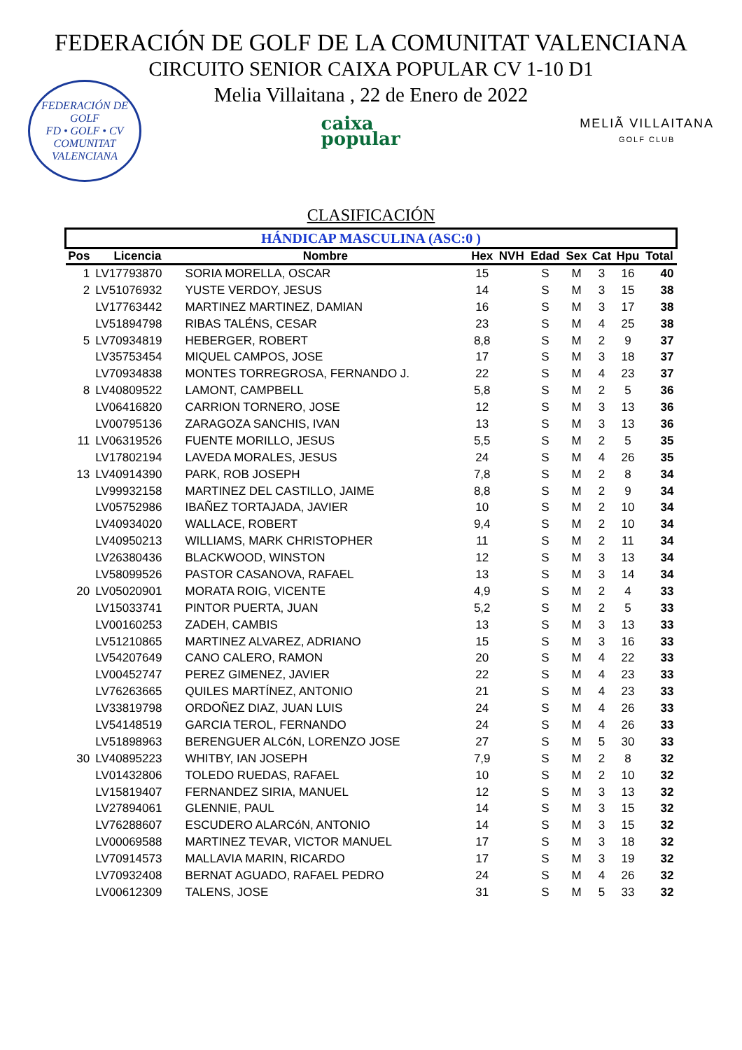FEDERACIÓN DE GOLF DE LA COMUNITAT VALENCIANA
CIRCUITO SENIOR CAIXA POPULAR CV 1-10 D1
Melia Villaitana , 22 de Enero de 2022
FEDERACIÓN DE GOLF
FD • GOLF • CV
COMUNITAT VALENCIANA
caixa
popular
MELIÃ VILLAITANA
GOLF CLUB
CLASIFICACIÓN
| HÁNDICAP MASCULINA (ASC:0 ) | | | | | | | | | |
| Pos | Licencia | Nombre | Hex | NVH | Edad | Sex | Cat | Hpu | Total |
| 1 | LV17793870 | SORIA MORELLA, OSCAR | 15 | | S | M | 3 | 16 | 40 |
| 2 | LV51076932 | YUSTE VERDOY, JESUS | 14 | | S | M | 3 | 15 | 38 |
| | LV17763442 | MARTINEZ MARTINEZ, DAMIAN | 16 | | S | M | 3 | 17 | 38 |
| | LV51894798 | RIBAS TALÉNS, CESAR | 23 | | S | M | 4 | 25 | 38 |
| 5 | LV70934819 | HEBERGER, ROBERT | 8,8 | | S | M | 2 | 9 | 37 |
| | LV35753454 | MIQUEL CAMPOS, JOSE | 17 | | S | M | 3 | 18 | 37 |
| | LV70934838 | MONTES TORREGROSA, FERNANDO J. | 22 | | S | M | 4 | 23 | 37 |
| 8 | LV40809522 | LAMONT, CAMPBELL | 5,8 | | S | M | 2 | 5 | 36 |
| | LV06416820 | CARRION TORNERO, JOSE | 12 | | S | M | 3 | 13 | 36 |
| | LV00795136 | ZARAGOZA SANCHIS, IVAN | 13 | | S | M | 3 | 13 | 36 |
| 11 | LV06319526 | FUENTE MORILLO, JESUS | 5,5 | | S | M | 2 | 5 | 35 |
| | LV17802194 | LAVEDA MORALES, JESUS | 24 | | S | M | 4 | 26 | 35 |
| 13 | LV40914390 | PARK, ROB JOSEPH | 7,8 | | S | M | 2 | 8 | 34 |
| | LV99932158 | MARTINEZ DEL CASTILLO, JAIME | 8,8 | | S | M | 2 | 9 | 34 |
| | LV05752986 | IBAÑEZ TORTAJADA, JAVIER | 10 | | S | M | 2 | 10 | 34 |
| | LV40934020 | WALLACE, ROBERT | 9,4 | | S | M | 2 | 10 | 34 |
| | LV40950213 | WILLIAMS, MARK CHRISTOPHER | 11 | | S | M | 2 | 11 | 34 |
| | LV26380436 | BLACKWOOD, WINSTON | 12 | | S | M | 3 | 13 | 34 |
| | LV58099526 | PASTOR CASANOVA, RAFAEL | 13 | | S | M | 3 | 14 | 34 |
| 20 | LV05020901 | MORATA ROIG, VICENTE | 4,9 | | S | M | 2 | 4 | 33 |
| | LV15033741 | PINTOR PUERTA, JUAN | 5,2 | | S | M | 2 | 5 | 33 |
| | LV00160253 | ZADEH, CAMBIS | 13 | | S | M | 3 | 13 | 33 |
| | LV51210865 | MARTINEZ ALVAREZ, ADRIANO | 15 | | S | M | 3 | 16 | 33 |
| | LV54207649 | CANO CALERO, RAMON | 20 | | S | M | 4 | 22 | 33 |
| | LV00452747 | PEREZ GIMENEZ, JAVIER | 22 | | S | M | 4 | 23 | 33 |
| | LV76263665 | QUILES MARTÍNEZ, ANTONIO | 21 | | S | M | 4 | 23 | 33 |
| | LV33819798 | ORDOÑEZ DIAZ, JUAN LUIS | 24 | | S | M | 4 | 26 | 33 |
| | LV54148519 | GARCIA TEROL, FERNANDO | 24 | | S | M | 4 | 26 | 33 |
| | LV51898963 | BERENGUER ALCóN, LORENZO JOSE | 27 | | S | M | 5 | 30 | 33 |
| 30 | LV40895223 | WHITBY, IAN JOSEPH | 7,9 | | S | M | 2 | 8 | 32 |
| | LV01432806 | TOLEDO RUEDAS, RAFAEL | 10 | | S | M | 2 | 10 | 32 |
| | LV15819407 | FERNANDEZ SIRIA, MANUEL | 12 | | S | M | 3 | 13 | 32 |
| | LV27894061 | GLENNIE, PAUL | 14 | | S | M | 3 | 15 | 32 |
| | LV76288607 | ESCUDERO ALARCóN, ANTONIO | 14 | | S | M | 3 | 15 | 32 |
| | LV00069588 | MARTINEZ TEVAR, VICTOR MANUEL | 17 | | S | M | 3 | 18 | 32 |
| | LV70914573 | MALLAVIA MARIN, RICARDO | 17 | | S | M | 3 | 19 | 32 |
| | LV70932408 | BERNAT AGUADO, RAFAEL PEDRO | 24 | | S | M | 4 | 26 | 32 |
| | LV00612309 | TALENS, JOSE | 31 | | S | M | 5 | 33 | 32 |